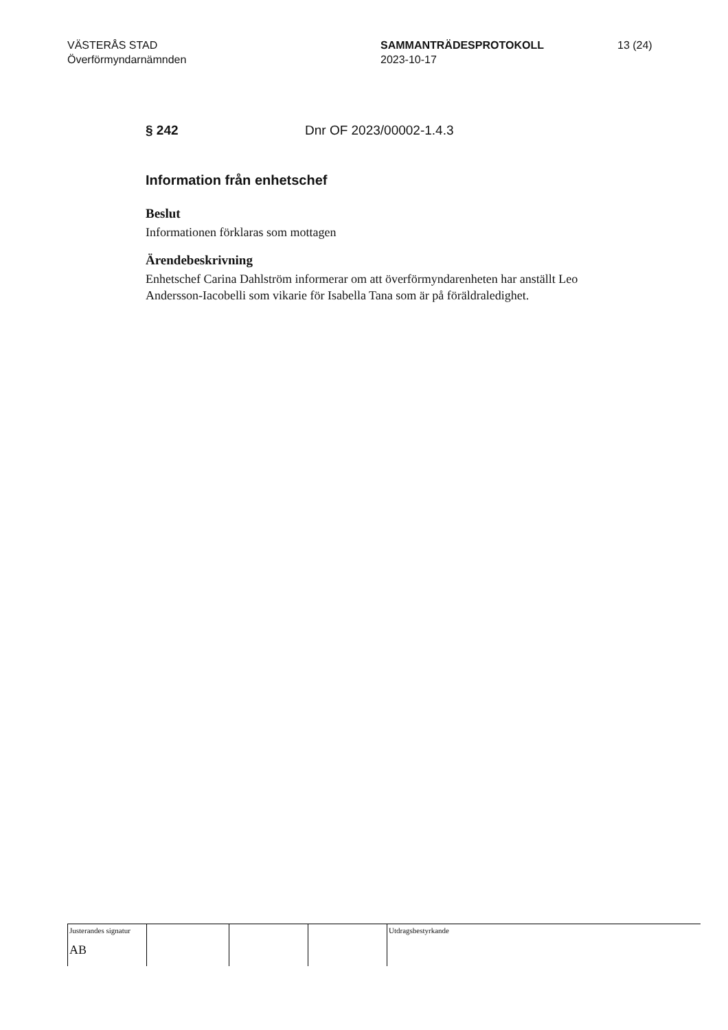VÄSTERÅS STAD
Överförmyndarnämnden
SAMMANTRÄDESPROTOKOLL
2023-10-17
13 (24)
§ 242 Dnr OF 2023/00002-1.4.3
Information från enhetschef
Beslut
Informationen förklaras som mottagen
Ärendebeskrivning
Enhetschef Carina Dahlström informerar om att överförmyndarenheten har anställt Leo Andersson-Iacobelli som vikarie för Isabella Tana som är på föräldraledighet.
Justerandes signatur
AB
Utdragsbestyrkande